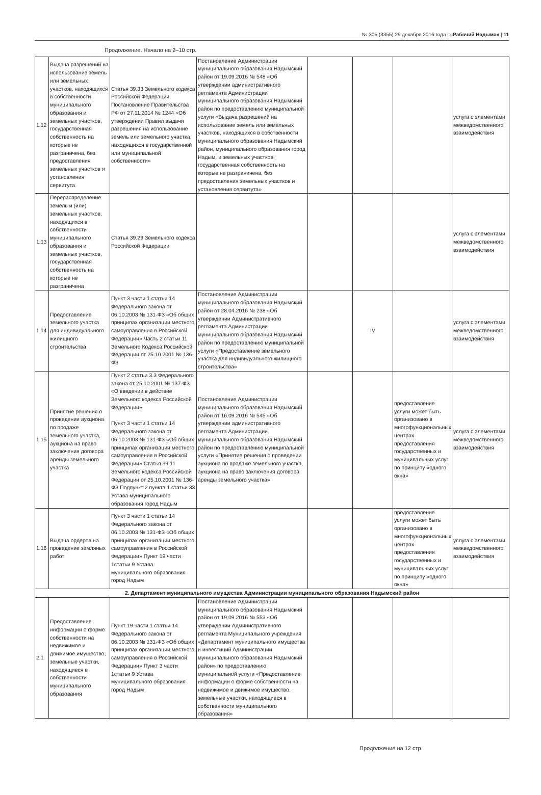№ 305 (3355) 29 декабря 2016 года | «Рабочий Надыма» | 11
Продолжение. Начало на 2–10 стр.
| 1.12 | Выдача разрешений на использование земель или земельных участков, находящихся в собственности муниципального образования и земельных участков, государственная собственность на которые не разграничена, без предоставления земельных участков и установления сервитута | Статья 39.33 Земельного кодекса Российской Федерации Постановление Правительства РФ от 27.11.2014 № 1244 «Об утверждении Правил выдачи разрешения на использование земель или земельного участка, находящихся в государственной или муниципальной собственности» | Постановление Администрации муниципального образования Надымский район от 19.09.2016 № 548 «Об утверждении административного регламента Администрации муниципального образования Надымский район по предоставлению муниципальной услуги «Выдача разрешений на использование земель или земельных участков, находящихся в собственности муниципального образования Надымский район, муниципального образования город Надым, и земельных участков, государственная собственность на которые не разграничена, без предоставления земельных участков и установления сервитута» | | | | услуга с элементами межведомственного взаимодействия |
| 1.13 | Перераспределение земель и (или) земельных участков, находящихся в собственности муниципального образования и земельных участков, государственная собственность на которые не разграничена | Статья 39.29 Земельного кодекса Российской Федерации | | | | | услуга с элементами межведомственного взаимодействия |
| 1.14 | Предоставление земельного участка для индивидуального жилищного строительства | Пункт 3 части 1 статьи 14 Федерального закона от 06.10.2003 № 131-ФЗ «Об общих принципах организации местного самоуправления в Российской Федерации» Часть 2 статьи 11 Земельного Кодекса Российской Федерации от 25.10.2001 № 136-ФЗ | Постановление Администрации муниципального образования Надымский район от 28.04.2016 № 238 «Об утверждении Административного регламента Администрации муниципального образования Надымский район по предоставлению муниципальной услуги «Предоставление земельного участка для индивидуального жилищного строительства» | | IV | | услуга с элементами межведомственного взаимодействия |
| 1.15 | Принятие решения о проведении аукциона по продаже земельного участка, аукциона на право заключения договора аренды земельного участка | Пункт 2 статьи 3.3 Федерального закона от 25.10.2001 № 137-ФЗ «О введении в действие Земельного кодекса Российской Федерации» Пункт 3 части 1 статьи 14 Федерального закона от 06.10.2003 № 131-ФЗ «Об общих принципах организации местного самоуправления в Российской Федерации» Статья 39.11 Земельного кодекса Российской Федерации от 25.10.2001 № 136-ФЗ Подпункт 2 пункта 1 статьи 33 Устава муниципального образования город Надым | Постановление Администрации муниципального образования Надымский район от 16.09.2016 № 545 «Об утверждении административного регламента Администрации муниципального образования Надымский район по предоставлению муниципальной услуги «Принятие решения о проведении аукциона по продаже земельного участка, аукциона на право заключения договора аренды земельного участка» | | | предоставление услуги может быть организовано в многофункциональных центрах предоставления государственных и муниципальных услуг по принципу «одного окна» | услуга с элементами межведомственного взаимодействия |
| 1.16 | Выдача ордеров на проведение земляных работ | Пункт 3 части 1 статьи 14 Федерального закона от 06.10.2003 № 131-ФЗ «Об общих принципах организации местного самоуправления в Российской Федерации» Пункт 19 части 1статьи 9 Устава муниципального образования город Надым | | | | предоставление услуги может быть организовано в многофункциональных центрах предоставления государственных и муниципальных услуг по принципу «одного окна» | услуга с элементами межведомственного взаимодействия |
| 2. Департамент муниципального имущества Администрации муниципального образования Надымский район | | | | | | | |
| 2.1 | Предоставление информации о форме собственности на недвижимое и движимое имущество, земельные участки, находящиеся в собственности муниципального образования | Пункт 19 части 1 статьи 14 Федерального закона от 06.10.2003 № 131-ФЗ «Об общих принципах организации местного самоуправления в Российской Федерации» Пункт 3 части 1статьи 9 Устава муниципального образования город Надым | Постановление Администрации муниципального образования Надымский район от 19.09.2016 № 553 «Об утверждении Административного регламента Муниципального учреждения «Департамент муниципального имущества и инвестиций Администрации муниципального образования Надымский район» по предоставлению муниципальной услуги «Предоставление информации о форме собственности на недвижимое и движимое имущество, земельные участки, находящиеся в собственности муниципального образования» | | | | |
Продолжение на 12 стр.